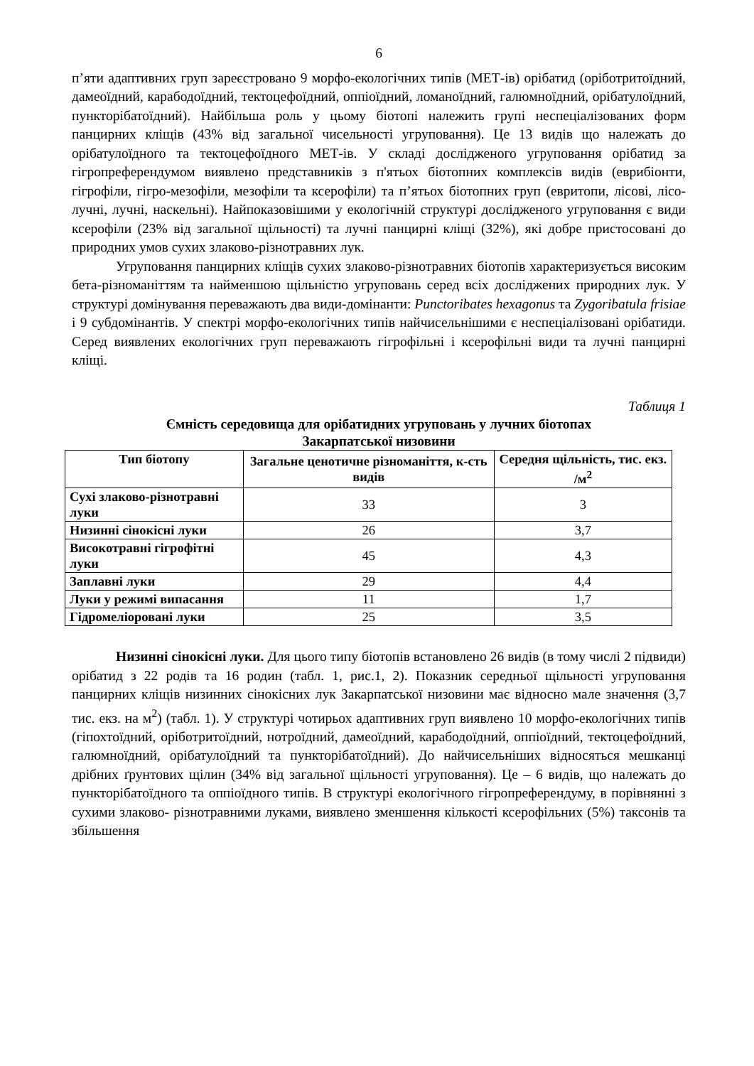6
п’яти адаптивних груп зареєстровано 9 морфо-екологічних типів (МЕТ-ів) орібатид (оріботритоїдний, дамеоїдний, карабодоїдний, тектоцефоїдний, оппіоїдний, ломаноїдний, галюмноїдний, орібатулоїдний, пункторібатоїдний). Найбільша роль у цьому біотопі належить групі неспеціалізованих форм панцирних кліщів (43% від загальної чисельності угруповання). Це 13 видів що належать до орібатулоїдного та тектоцефоїдного МЕТ-ів. У складі дослідженого угруповання орібатид за гігропреферендумом виявлено представників з п'ятьох біотопних комплексів видів (еврибіонти, гігрофіли, гігро-мезофіли, мезофіли та ксерофіли) та п’ятьох біотопних груп (евритопи, лісові, лісо-лучні, лучні, наскельні). Найпоказовішими у екологічній структурі дослідженого угруповання є види ксерофіли (23% від загальної щільності) та лучні панцирні кліщі (32%), які добре пристосовані до природних умов сухих злаково-різнотравних лук.
Угруповання панцирних кліщів сухих злаково-різнотравних біотопів характеризується високим бета-різноманіттям та найменшою щільністю угруповань серед всіх досліджених природних лук. У структурі домінування переважають два види-домінанти: Punctoribates hexagonus та Zygoribatula frisiae і 9 субдомінантів. У спектрі морфо-екологічних типів найчисельнішими є неспеціалізовані орібатиди. Серед виявлених екологічних груп переважають гігрофільні і ксерофільні види та лучні панцирні кліщі.
Таблиця 1
Ємність середовища для орібатидних угруповань у лучних біотопах
Закарпатської низовини
| Тип біотопу | Загальне ценотичне різноманіття, к-сть видів | Середня щільність, тис. екз. /м<sup>2</sup> |
| --- | --- | --- |
| Сухі злаково-різнотравні луки | 33 | 3 |
| Низинні сінокісні луки | 26 | 3,7 |
| Високотравні гігрофітні луки | 45 | 4,3 |
| Заплавні луки | 29 | 4,4 |
| Луки у режимі випасання | 11 | 1,7 |
| Гідромеліоровані луки | 25 | 3,5 |
Низинні сінокісні луки. Для цього типу біотопів встановлено 26 видів (в тому числі 2 підвиди) орібатид з 22 родів та 16 родин (табл. 1, рис.1, 2). Показник середньої щільності угруповання панцирних кліщів низинних сінокісних лук Закарпатської низовини має відносно мале значення (3,7 тис. екз. на м<sup>2</sup>) (табл. 1). У структурі чотирьох адаптивних груп виявлено 10 морфо-екологічних типів (гіпохтоїдний, оріботритоїдний, нотроїдний, дамеоїдний, карабодоїдний, оппіоїдний, тектоцефоїдний, галюмноїдний, орібатулоїдний та пункторібатоїдний). До найчисельніших відносяться мешканці дрібних ґрунтових щілин (34% від загальної щільності угруповання). Це – 6 видів, що належать до пункторібатоїдного та оппіоїдного типів. В структурі екологічного гігропреферендуму, в порівнянні з сухими злаково- різнотравними луками, виявлено зменшення кількості ксерофільних (5%) таксонів та збільшення